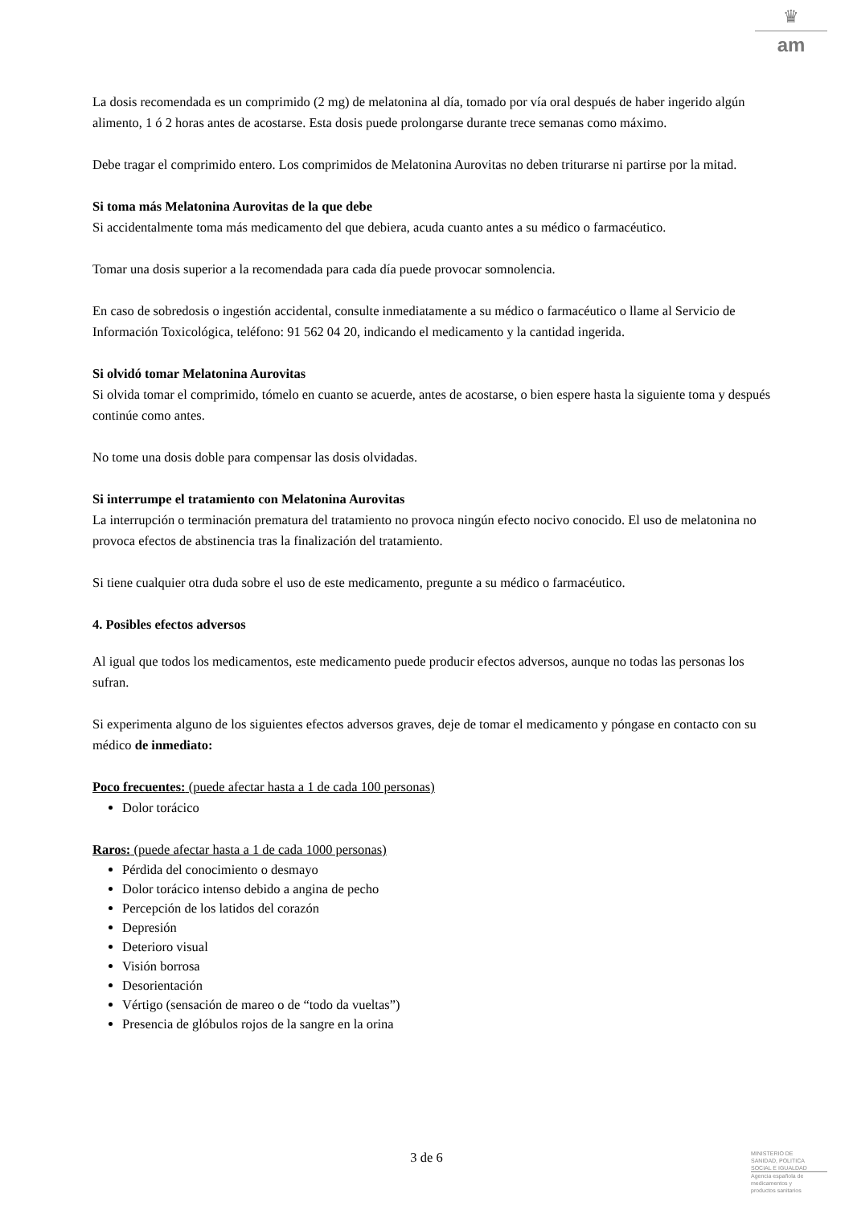♛
am
La dosis recomendada es un comprimido (2 mg) de melatonina al día, tomado por vía oral después de haber ingerido algún alimento, 1 ó 2 horas antes de acostarse. Esta dosis puede prolongarse durante trece semanas como máximo.
Debe tragar el comprimido entero. Los comprimidos de Melatonina Aurovitas no deben triturarse ni partirse por la mitad.
Si toma más Melatonina Aurovitas de la que debe
Si accidentalmente toma más medicamento del que debiera, acuda cuanto antes a su médico o farmacéutico.
Tomar una dosis superior a la recomendada para cada día puede provocar somnolencia.
En caso de sobredosis o ingestión accidental, consulte inmediatamente a su médico o farmacéutico o llame al Servicio de Información Toxicológica, teléfono: 91 562 04 20, indicando el medicamento y la cantidad ingerida.
Si olvidó tomar Melatonina Aurovitas
Si olvida tomar el comprimido, tómelo en cuanto se acuerde, antes de acostarse, o bien espere hasta la siguiente toma y después continúe como antes.
No tome una dosis doble para compensar las dosis olvidadas.
Si interrumpe el tratamiento con Melatonina Aurovitas
La interrupción o terminación prematura del tratamiento no provoca ningún efecto nocivo conocido. El uso de melatonina no provoca efectos de abstinencia tras la finalización del tratamiento.
Si tiene cualquier otra duda sobre el uso de este medicamento, pregunte a su médico o farmacéutico.
4. Posibles efectos adversos
Al igual que todos los medicamentos, este medicamento puede producir efectos adversos, aunque no todas las personas los sufran.
Si experimenta alguno de los siguientes efectos adversos graves, deje de tomar el medicamento y póngase en contacto con su médico de inmediato:
Poco frecuentes: (puede afectar hasta a 1 de cada 100 personas)
Dolor torácico
Raros: (puede afectar hasta a 1 de cada 1000 personas)
Pérdida del conocimiento o desmayo
Dolor torácico intenso debido a angina de pecho
Percepción de los latidos del corazón
Depresión
Deterioro visual
Visión borrosa
Desorientación
Vértigo (sensación de mareo o de “todo da vueltas”)
Presencia de glóbulos rojos de la sangre en la orina
3 de 6
MINISTERIO DE
SANIDAD, POLITICA
SOCIAL E IGUALDAD
Agencia española de
medicamentos y
productos sanitarios